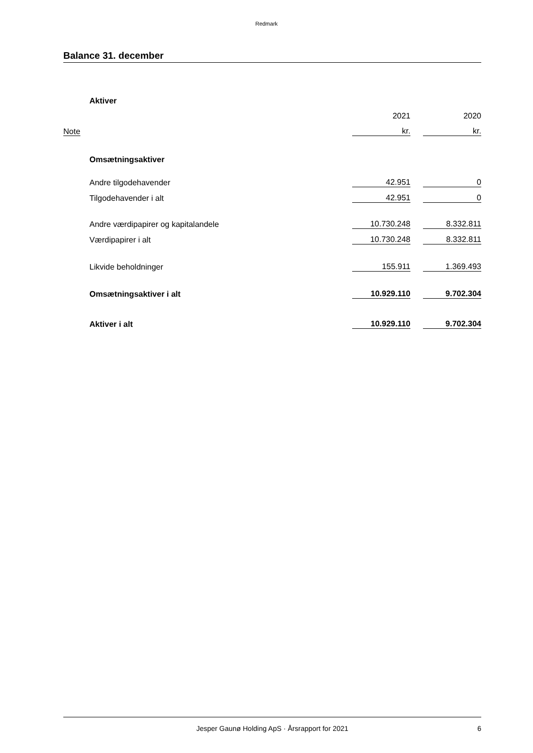Redmark
Balance 31. december
| | Aktiver | | | |
| | | 2021 | | 2020 |
| Note | | kr. | | kr. |
| | Omsætningsaktiver | | | |
| | Andre tilgodehavender | 42.951 | | 0 |
| | Tilgodehavender i alt | 42.951 | | 0 |
| | Andre værdipapirer og kapitalandele | 10.730.248 | | 8.332.811 |
| | Værdipapirer i alt | 10.730.248 | | 8.332.811 |
| | Likvide beholdninger | 155.911 | | 1.369.493 |
| | Omsætningsaktiver i alt | 10.929.110 | | 9.702.304 |
| | Aktiver i alt | 10.929.110 | | 9.702.304 |
Jesper Gaunø Holding ApS · Årsrapport for 2021 6